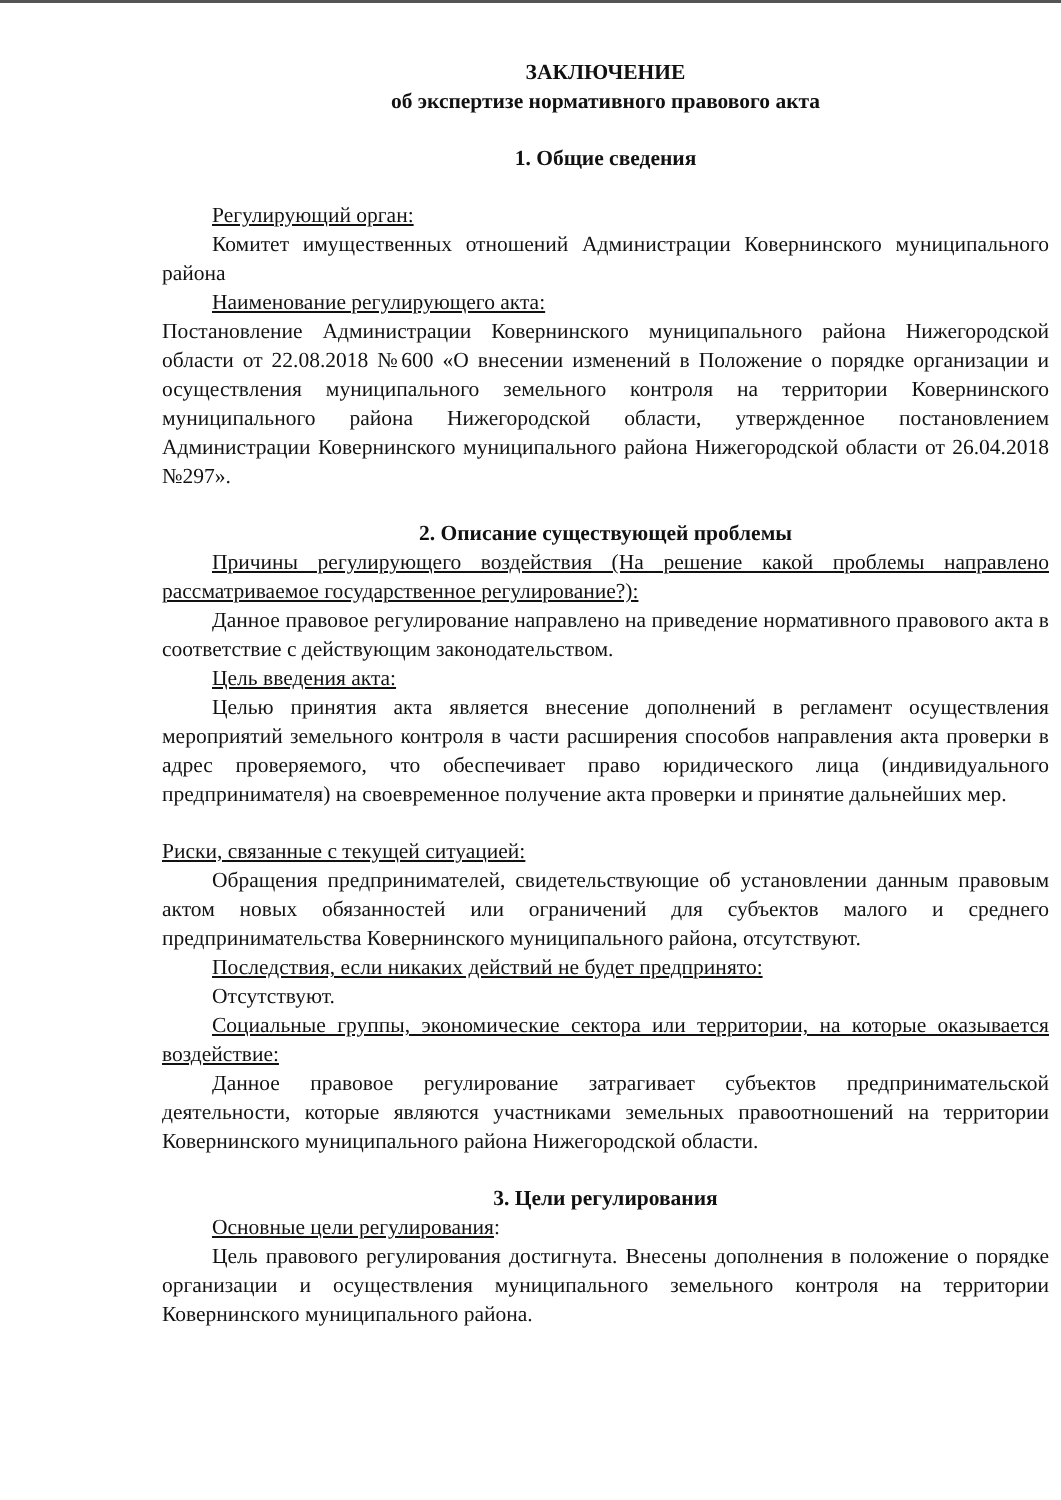ЗАКЛЮЧЕНИЕ
об экспертизе нормативного правового акта
1. Общие сведения
Регулирующий орган:
Комитет имущественных отношений Администрации Ковернинского муниципального района
Наименование регулирующего акта:
Постановление Администрации Ковернинского муниципального района Нижегородской области от 22.08.2018 №600 «О внесении изменений в Положение о порядке организации и осуществления муниципального земельного контроля на территории Ковернинского муниципального района Нижегородской области, утвержденное постановлением Администрации Ковернинского муниципального района Нижегородской области от 26.04.2018 №297».
2. Описание существующей проблемы
Причины регулирующего воздействия (На решение какой проблемы направлено рассматриваемое государственное регулирование?):
Данное правовое регулирование направлено на приведение нормативного правового акта в соответствие с действующим законодательством.
Цель введения акта:
Целью принятия акта является внесение дополнений в регламент осуществления мероприятий земельного контроля в части расширения способов направления акта проверки в адрес проверяемого, что обеспечивает право юридического лица (индивидуального предпринимателя) на своевременное получение акта проверки и принятие дальнейших мер.
Риски, связанные с текущей ситуацией:
Обращения предпринимателей, свидетельствующие об установлении данным правовым актом новых обязанностей или ограничений для субъектов малого и среднего предпринимательства Ковернинского муниципального района, отсутствуют.
Последствия, если никаких действий не будет предпринято:
Отсутствуют.
Социальные группы, экономические сектора или территории, на которые оказывается воздействие:
Данное правовое регулирование затрагивает субъектов предпринимательской деятельности, которые являются участниками земельных правоотношений на территории Ковернинского муниципального района Нижегородской области.
3. Цели регулирования
Основные цели регулирования:
Цель правового регулирования достигнута. Внесены дополнения в положение о порядке организации и осуществления муниципального земельного контроля на территории Ковернинского муниципального района.